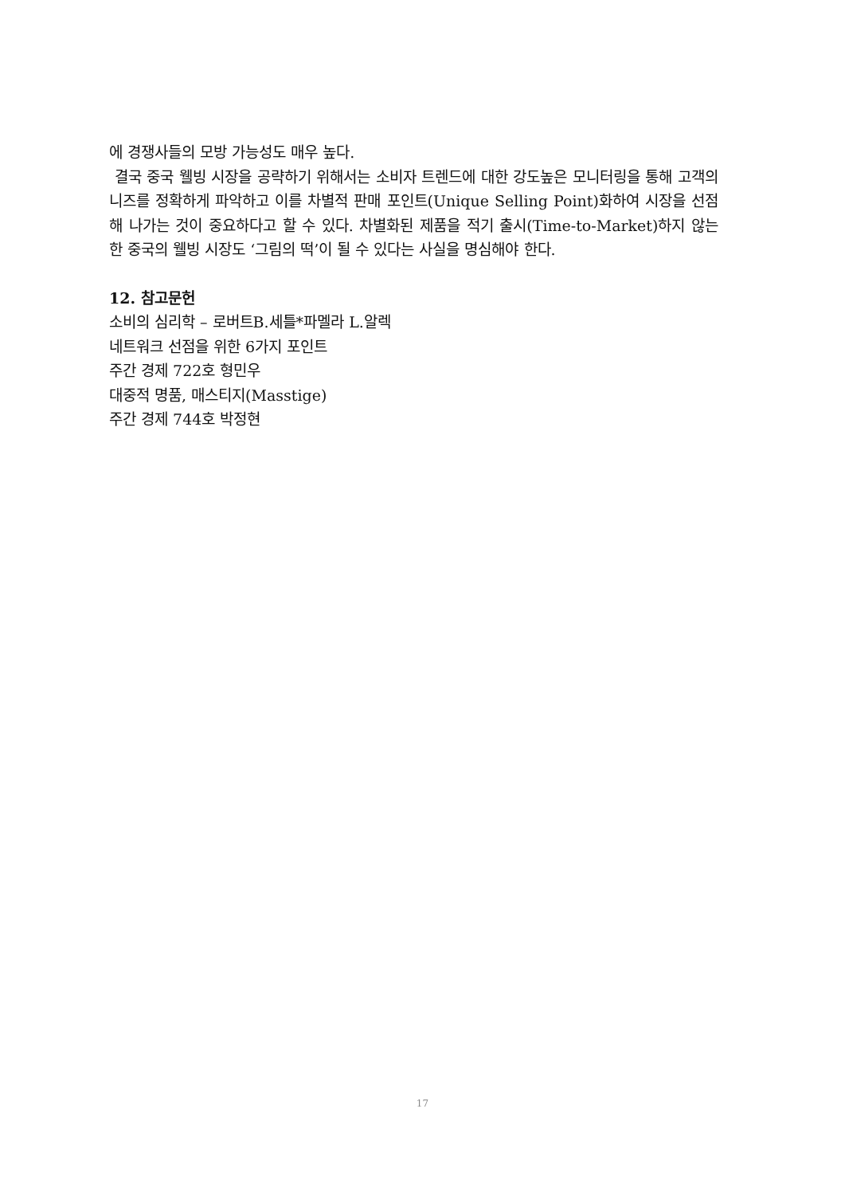에 경쟁사들의 모방 가능성도 매우 높다.
결국 중국 웰빙 시장을 공략하기 위해서는 소비자 트렌드에 대한 강도높은 모니터링을 통해 고객의 니즈를 정확하게 파악하고 이를 차별적 판매 포인트(Unique Selling Point)화하여 시장을 선점해 나가는 것이 중요하다고 할 수 있다. 차별화된 제품을 적기 출시(Time-to-Market)하지 않는 한 중국의 웰빙 시장도 ‘그림의 떡’이 될 수 있다는 사실을 명심해야 한다.
12. 참고문헌
소비의 심리학 – 로버트B.세틀*파멜라 L.알렉
네트워크 선점을 위한 6가지 포인트
주간 경제 722호 형민우
대중적 명품, 매스티지(Masstige)
주간 경제 744호 박정현
17